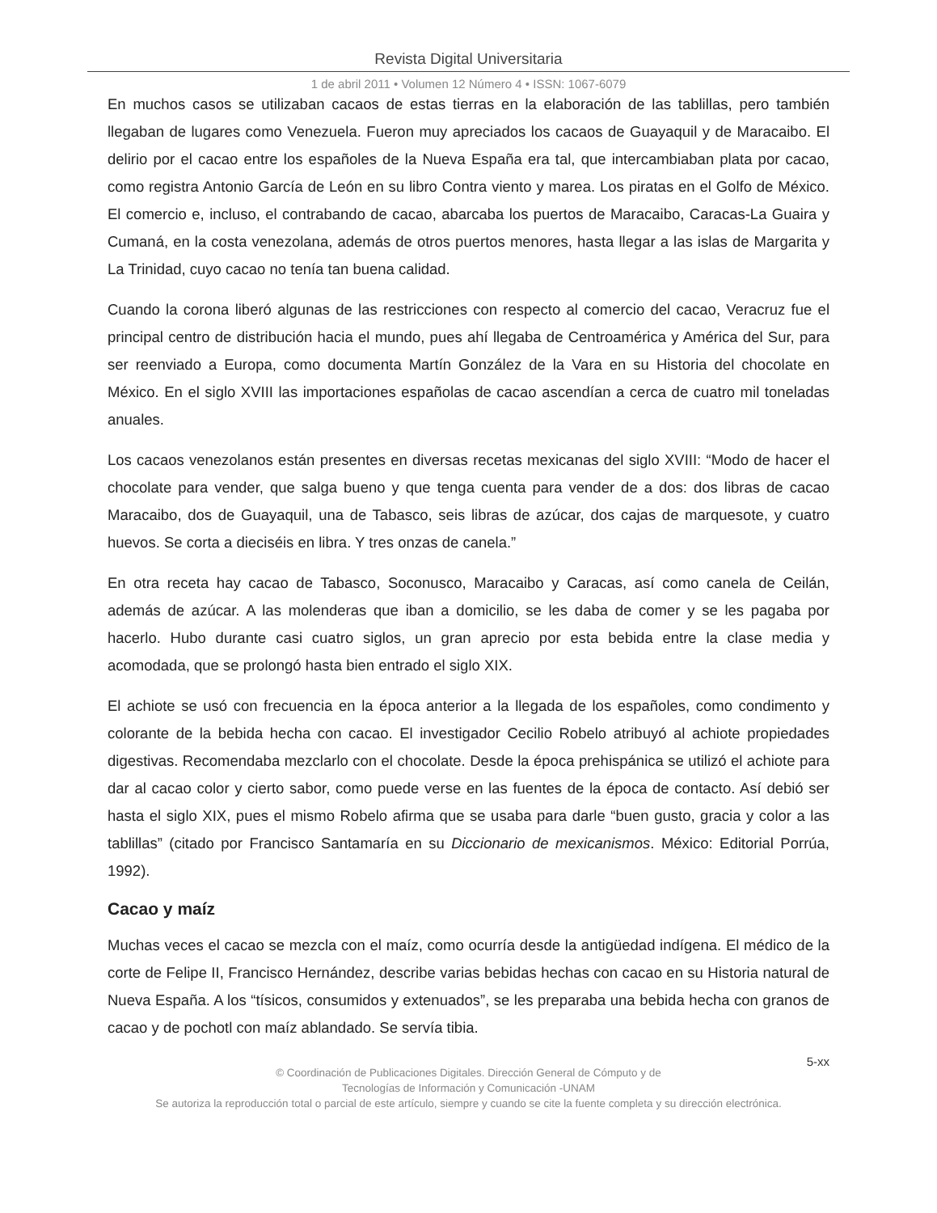Revista Digital Universitaria
1 de abril 2011 • Volumen 12 Número 4 • ISSN: 1067-6079
En muchos casos se utilizaban cacaos de estas tierras en la elaboración de las tablillas, pero también llegaban de lugares como Venezuela. Fueron muy apreciados los cacaos de Guayaquil y de Maracaibo. El delirio por el cacao entre los españoles de la Nueva España era tal, que intercambiaban plata por cacao, como registra Antonio García de León en su libro Contra viento y marea. Los piratas en el Golfo de México. El comercio e, incluso, el contrabando de cacao, abarcaba los puertos de Maracaibo, Caracas-La Guaira y Cumaná, en la costa venezolana, además de otros puertos menores, hasta llegar a las islas de Margarita y La Trinidad, cuyo cacao no tenía tan buena calidad.
Cuando la corona liberó algunas de las restricciones con respecto al comercio del cacao, Veracruz fue el principal centro de distribución hacia el mundo, pues ahí llegaba de Centroamérica y América del Sur, para ser reenviado a Europa, como documenta Martín González de la Vara en su Historia del chocolate en México. En el siglo XVIII las importaciones españolas de cacao ascendían a cerca de cuatro mil toneladas anuales.
Los cacaos venezolanos están presentes en diversas recetas mexicanas del siglo XVIII: “Modo de hacer el chocolate para vender, que salga bueno y que tenga cuenta para vender de a dos: dos libras de cacao Maracaibo, dos de Guayaquil, una de Tabasco, seis libras de azúcar, dos cajas de marquesote, y cuatro huevos. Se corta a dieciséis en libra. Y tres onzas de canela.”
En otra receta hay cacao de Tabasco, Soconusco, Maracaibo y Caracas, así como canela de Ceilán, además de azúcar. A las molenderas que iban a domicilio, se les daba de comer y se les pagaba por hacerlo. Hubo durante casi cuatro siglos, un gran aprecio por esta bebida entre la clase media y acomodada, que se prolongó hasta bien entrado el siglo XIX.
El achiote se usó con frecuencia en la época anterior a la llegada de los españoles, como condimento y colorante de la bebida hecha con cacao. El investigador Cecilio Robelo atribuyó al achiote propiedades digestivas. Recomendaba mezclarlo con el chocolate. Desde la época prehispánica se utilizó el achiote para dar al cacao color y cierto sabor, como puede verse en las fuentes de la época de contacto. Así debió ser hasta el siglo XIX, pues el mismo Robelo afirma que se usaba para darle “buen gusto, gracia y color a las tablillas” (citado por Francisco Santamaría en su Diccionario de mexicanismos. México: Editorial Porrúa, 1992).
Cacao y maíz
Muchas veces el cacao se mezcla con el maíz, como ocurría desde la antigüedad indígena. El médico de la corte de Felipe II, Francisco Hernández, describe varias bebidas hechas con cacao en su Historia natural de Nueva España. A los “tísicos, consumidos y extenuados”, se les preparaba una bebida hecha con granos de cacao y de pochotl con maíz ablandado. Se servía tibia.
5-xx
© Coordinación de Publicaciones Digitales. Dirección General de Cómputo y de
Tecnologías de Información y Comunicación -UNAM
Se autoriza la reproducción total o parcial de este artículo, siempre y cuando se cite la fuente completa y su dirección electrónica.